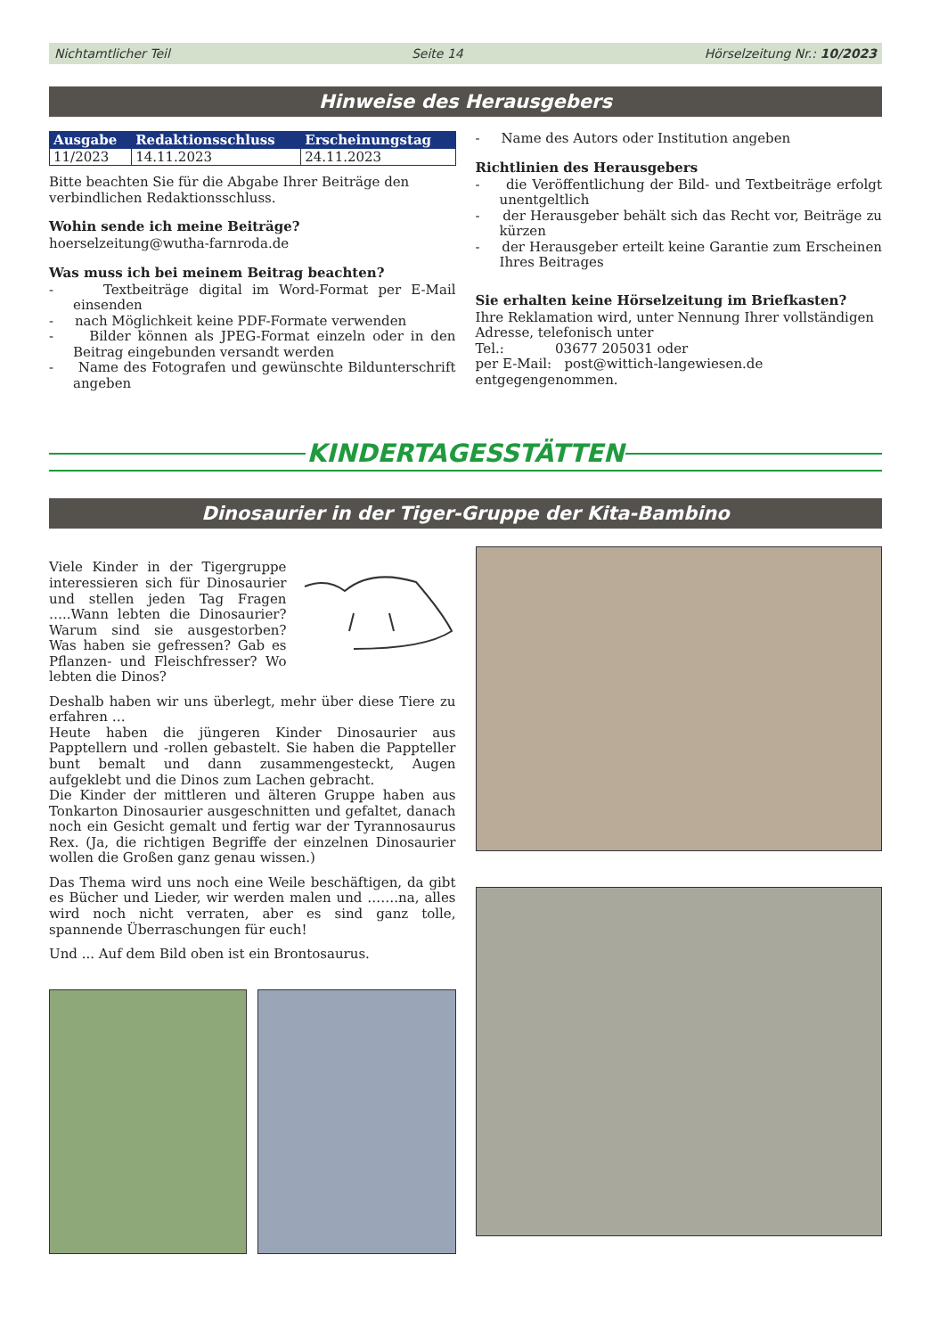Nichtamtlicher Teil Seite 14 Hörselzeitung Nr.: 10/2023
Hinweise des Herausgebers
| Ausgabe | Redaktionsschluss | Erscheinungstag |
| --- | --- | --- |
| 11/2023 | 14.11.2023 | 24.11.2023 |
Bitte beachten Sie für die Abgabe Ihrer Beiträge den verbindlichen Redaktionsschluss.
Wohin sende ich meine Beiträge?
hoerselzeitung@wutha-farnroda.de
Was muss ich bei meinem Beitrag beachten?
- Textbeiträge digital im Word-Format per E-Mail einsenden
- nach Möglichkeit keine PDF-Formate verwenden
- Bilder können als JPEG-Format einzeln oder in den Beitrag eingebunden versandt werden
- Name des Fotografen und gewünschte Bildunterschrift angeben
- Name des Autors oder Institution angeben
Richtlinien des Herausgebers
- die Veröffentlichung der Bild- und Textbeiträge erfolgt unentgeltlich
- der Herausgeber behält sich das Recht vor, Beiträge zu kürzen
- der Herausgeber erteilt keine Garantie zum Erscheinen Ihres Beitrages
Sie erhalten keine Hörselzeitung im Briefkasten?
Ihre Reklamation wird, unter Nennung Ihrer vollständigen Adresse, telefonisch unter
Tel.: 03677 205031 oder
per E-Mail: post@wittich-langewiesen.de
entgegengenommen.
KINDERTAGESSTÄTTEN
Dinosaurier in der Tiger-Gruppe der Kita-Bambino
Viele Kinder in der Tigergruppe interessieren sich für Dinosaurier und stellen jeden Tag Fragen …..Wann lebten die Dinosaurier? Warum sind sie ausgestorben? Was haben sie gefressen? Gab es Pflanzen- und Fleischfresser? Wo lebten die Dinos?
Deshalb haben wir uns überlegt, mehr über diese Tiere zu erfahren …
Heute haben die jüngeren Kinder Dinosaurier aus Papptellern und -rollen gebastelt. Sie haben die Pappteller bunt bemalt und dann zusammengesteckt, Augen aufgeklebt und die Dinos zum Lachen gebracht.
Die Kinder der mittleren und älteren Gruppe haben aus Tonkarton Dinosaurier ausgeschnitten und gefaltet, danach noch ein Gesicht gemalt und fertig war der Tyrannosaurus Rex. (Ja, die richtigen Begriffe der einzelnen Dinosaurier wollen die Großen ganz genau wissen.)
Das Thema wird uns noch eine Weile beschäftigen, da gibt es Bücher und Lieder, wir werden malen und …….na, alles wird noch nicht verraten, aber es sind ganz tolle, spannende Überraschungen für euch!
Und ... Auf dem Bild oben ist ein Brontosaurus.